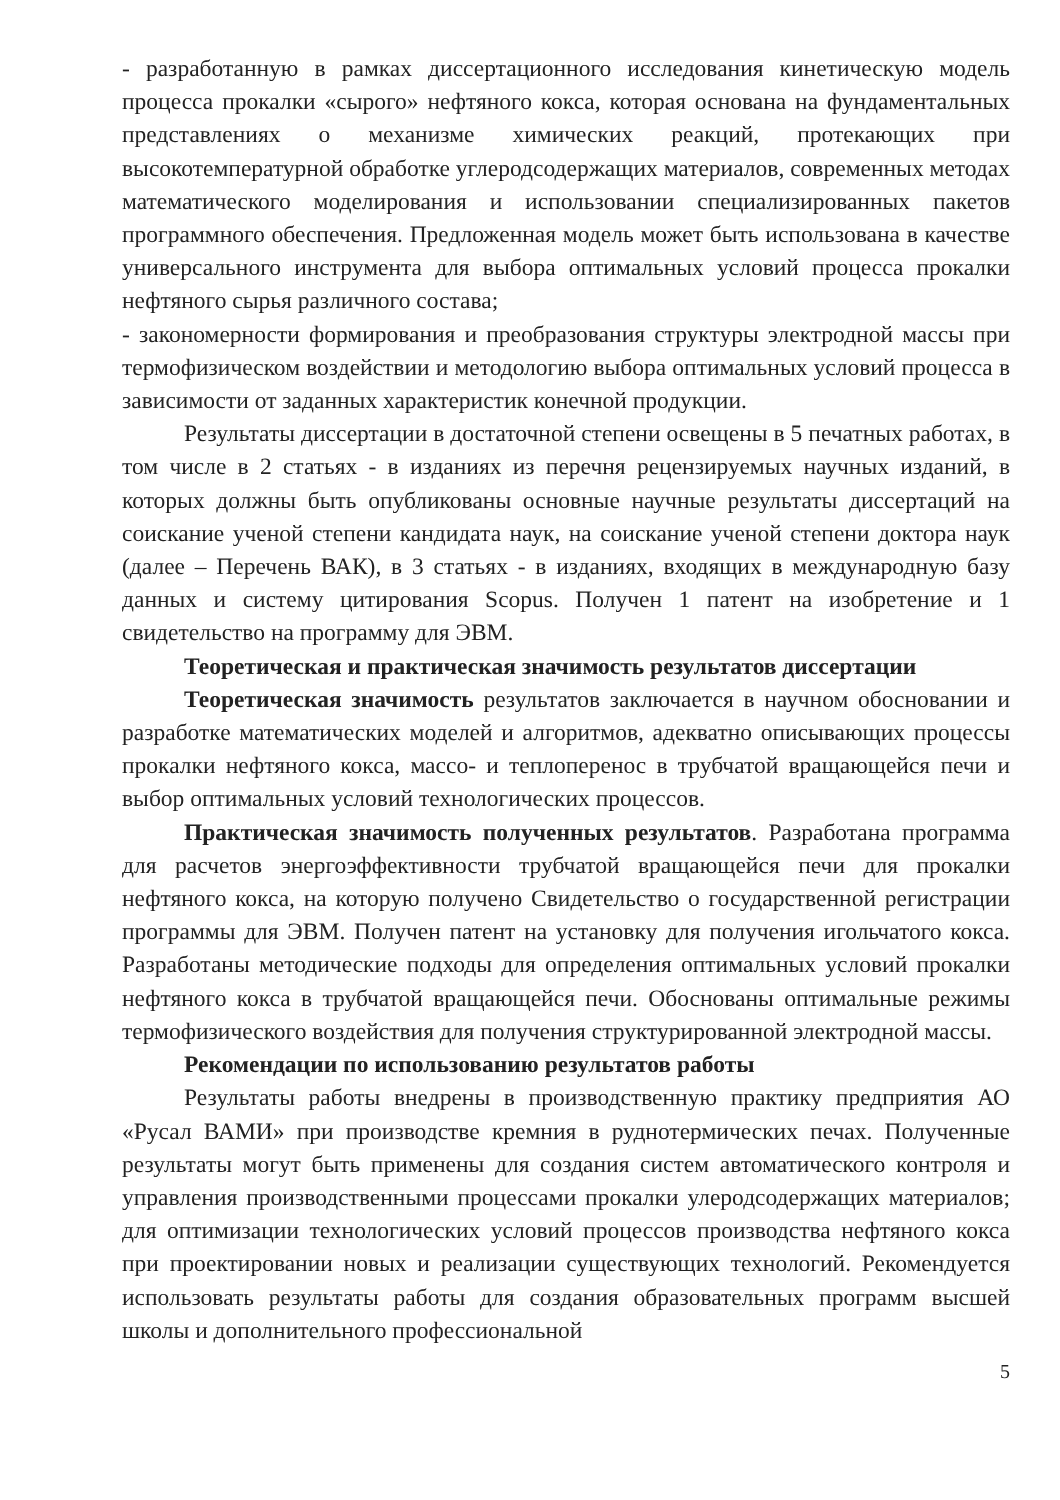- разработанную в рамках диссертационного исследования кинетическую модель процесса прокалки «сырого» нефтяного кокса, которая основана на фундаментальных представлениях о механизме химических реакций, протекающих при высокотемпературной обработке углеродсодержащих материалов, современных методах математического моделирования и использовании специализированных пакетов программного обеспечения. Предложенная модель может быть использована в качестве универсального инструмента для выбора оптимальных условий процесса прокалки нефтяного сырья различного состава;
- закономерности формирования и преобразования структуры электродной массы при термофизическом воздействии и методологию выбора оптимальных условий процесса в зависимости от заданных характеристик конечной продукции.
Результаты диссертации в достаточной степени освещены в 5 печатных работах, в том числе в 2 статьях - в изданиях из перечня рецензируемых научных изданий, в которых должны быть опубликованы основные научные результаты диссертаций на соискание ученой степени кандидата наук, на соискание ученой степени доктора наук (далее – Перечень ВАК), в 3 статьях - в изданиях, входящих в международную базу данных и систему цитирования Scopus. Получен 1 патент на изобретение и 1 свидетельство на программу для ЭВМ.
Теоретическая и практическая значимость результатов диссертации
Теоретическая значимость результатов заключается в научном обосновании и разработке математических моделей и алгоритмов, адекватно описывающих процессы прокалки нефтяного кокса, массо- и теплоперенос в трубчатой вращающейся печи и выбор оптимальных условий технологических процессов.
Практическая значимость полученных результатов. Разработана программа для расчетов энергоэффективности трубчатой вращающейся печи для прокалки нефтяного кокса, на которую получено Свидетельство о государственной регистрации программы для ЭВМ. Получен патент на установку для получения игольчатого кокса. Разработаны методические подходы для определения оптимальных условий прокалки нефтяного кокса в трубчатой вращающейся печи. Обоснованы оптимальные режимы термофизического воздействия для получения структурированной электродной массы.
Рекомендации по использованию результатов работы
Результаты работы внедрены в производственную практику предприятия АО «Русал ВАМИ» при производстве кремния в руднотермических печах. Полученные результаты могут быть применены для создания систем автоматического контроля и управления производственными процессами прокалки улеродсодержащих материалов; для оптимизации технологических условий процессов производства нефтяного кокса при проектировании новых и реализации существующих технологий. Рекомендуется использовать результаты работы для создания образовательных программ высшей школы и дополнительного профессиональной
5